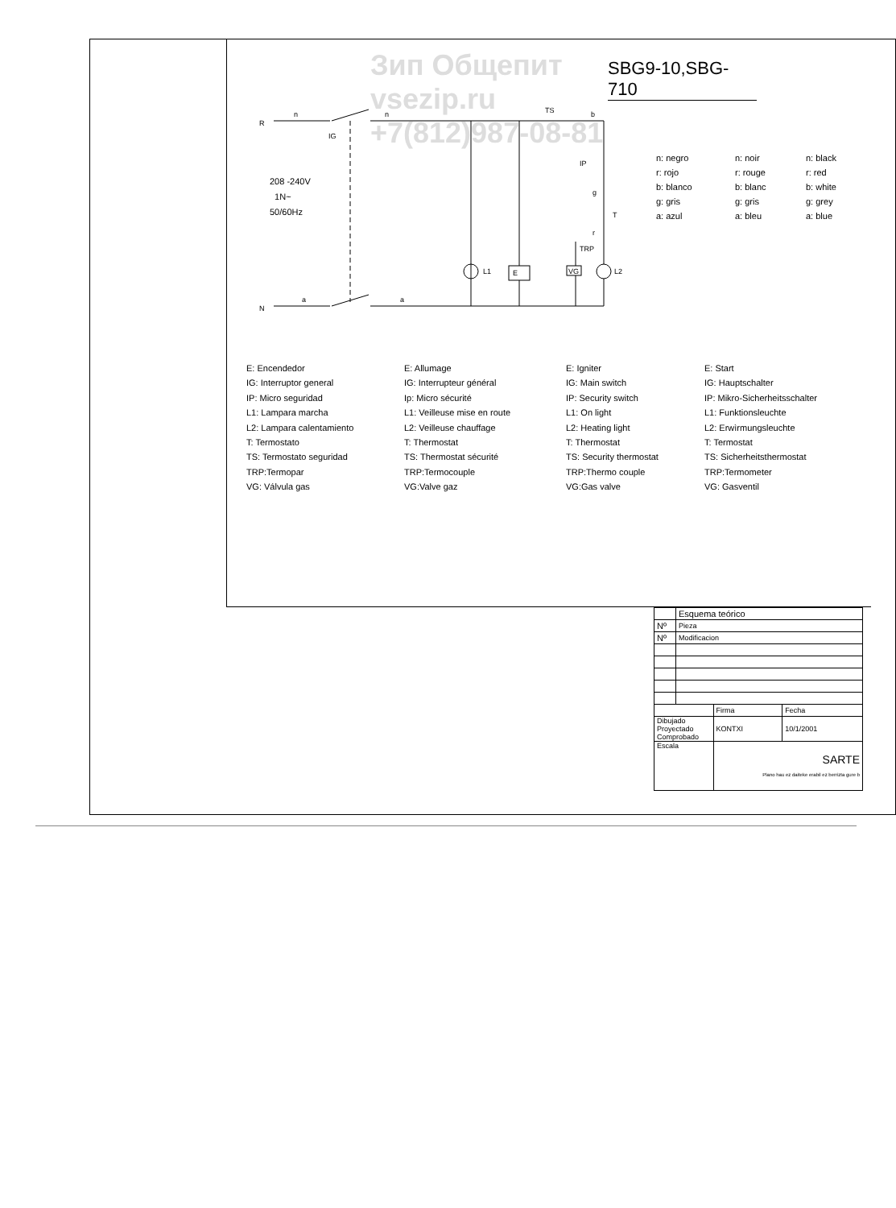Зип Общепит
vsezip.ru
+7(812)987-08-81
SBG9-10,SBG-710
R
n
n
IG
N
a
a
TS
b
IP
g
T
r
TRP
L1
E
VG
L2
208 ‑240V
1N~
50/60Hz
n: negro n: noir n: black r: rojo r: rouge r: red b: blanco b: blanc b: white g: gris g: gris g: grey a: azul a: bleu a: blue
E: Encendedor
IG: Interruptor general
IP: Micro seguridad
L1: Lampara marcha
L2: Lampara calentamiento
T: Termostato
TS: Termostato seguridad
TRP:Termopar
VG: Válvula gas
E: Allumage
IG: Interrupteur général
Ip: Micro sécurité
L1: Veilleuse mise en route
L2: Veilleuse chauffage
T: Thermostat
TS: Thermostat sécurité
TRP:Termocouple
VG:Valve gaz
E: Igniter
IG: Main switch
IP: Security switch
L1: On light
L2: Heating light
T: Thermostat
TS: Security thermostat
TRP:Thermo couple
VG:Gas valve
E: Start
IG: Hauptschalter
IP: Mikro-Sicherheitsschalter
L1: Funktionsleuchte
L2: Erwìrmungsleuchte
T: Termostat
TS: Sicherheitsthermostat
TRP:Termometer
VG: Gasventil
| | Esquema teórico | | |
| Nº | Pieza | | |
| Nº | Modificacion | | |
| | | Firma | Fecha |
| Dibujado Proyectado Comprobado | | KONTXI | 10/1/2001 |
| Escala | | SARTE Plano hau ez daiteke erabil ez berrizta gure b | |